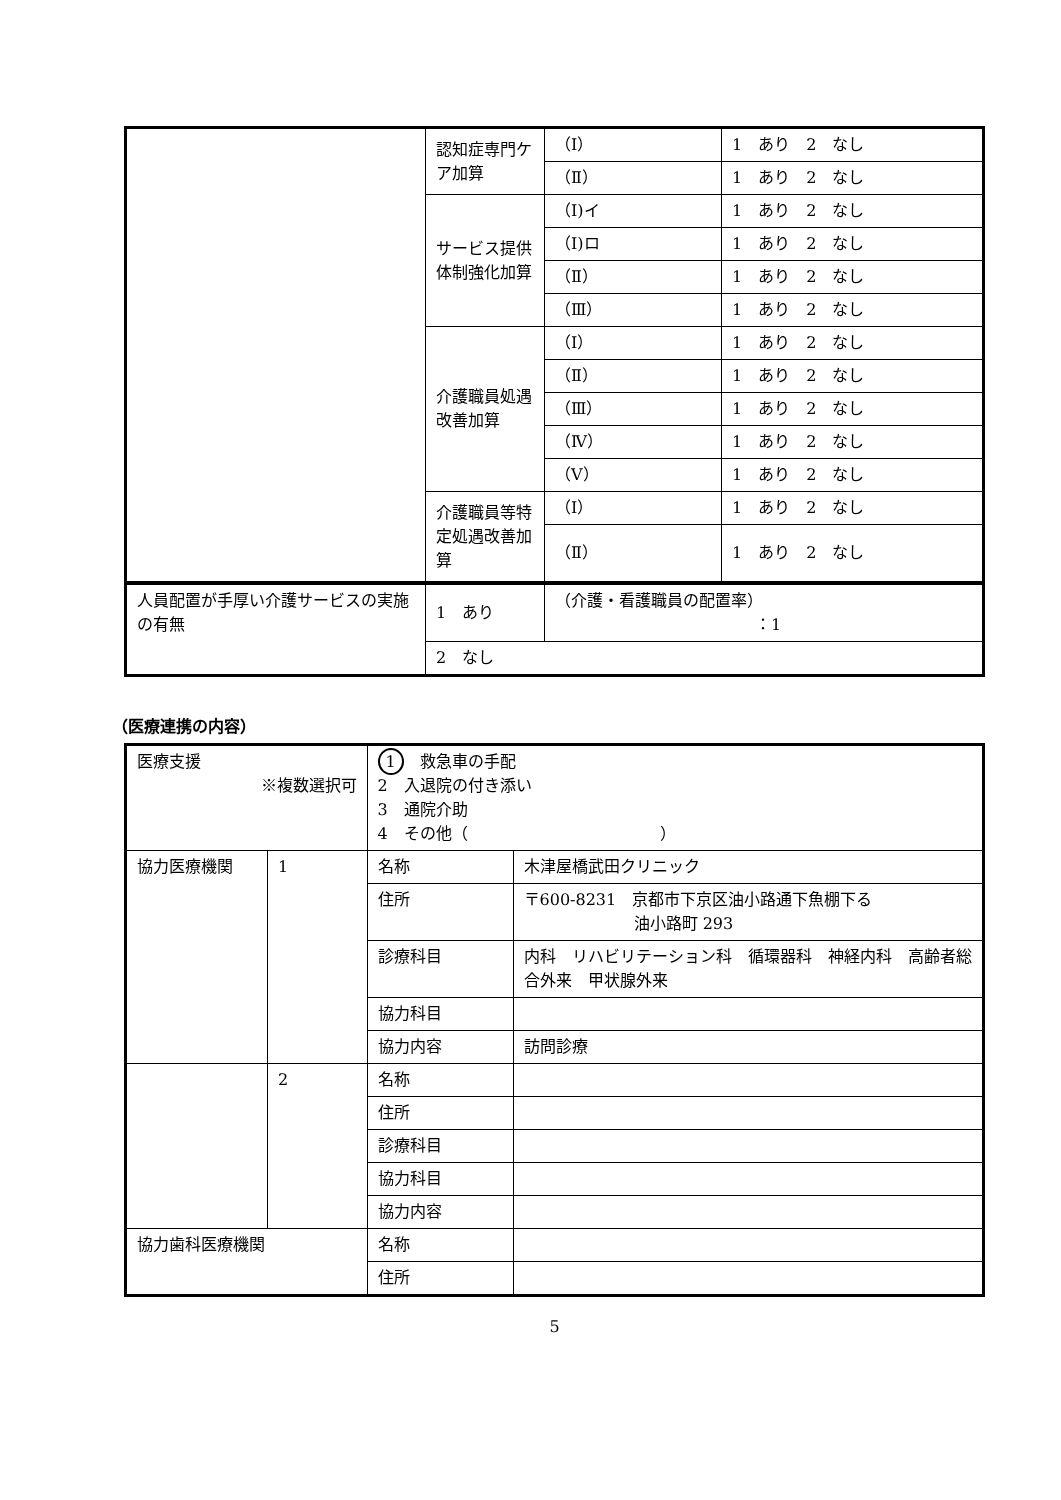| | 認知症専門ケア加算 | （Ⅰ） | 1 あり 2 なし |
| | | （Ⅱ） | 1 あり 2 なし |
| | サービス提供体制強化加算 | （Ⅰ)イ | 1 あり 2 なし |
| | | （Ⅰ)ロ | 1 あり 2 なし |
| | | （Ⅱ） | 1 あり 2 なし |
| | | （Ⅲ） | 1 あり 2 なし |
| | 介護職員処遇改善加算 | （Ⅰ） | 1 あり 2 なし |
| | | （Ⅱ） | 1 あり 2 なし |
| | | （Ⅲ） | 1 あり 2 なし |
| | | （Ⅳ） | 1 あり 2 なし |
| | | （Ⅴ） | 1 あり 2 なし |
| | 介護職員等特定処遇改善加算 | （Ⅰ） | 1 あり 2 なし |
| | | （Ⅱ） | 1 あり 2 なし |
| 人員配置が手厚い介護サービスの実施の有無 | 1 あり | （介護・看護職員の配置率） ：1 |
| | 2 なし | |
（医療連携の内容）
| 医療支援 ※複数選択可 | | 1 救急車の手配 2 入退院の付き添い 3 通院介助 4 その他（ ） | |
| 協力医療機関 | 1 | 名称 | 木津屋橋武田クリニック |
| | | 住所 | 〒600-8231 京都市下京区油小路通下魚棚下る 油小路町 293 |
| | | 診療科目 | 内科 リハビリテーション科 循環器科 神経内科 高齢者総合外来 甲状腺外来 |
| | | 協力科目 | |
| | | 協力内容 | 訪問診療 |
| | 2 | 名称 | |
| | | 住所 | |
| | | 診療科目 | |
| | | 協力科目 | |
| | | 協力内容 | |
| 協力歯科医療機関 | | 名称 | |
| | | 住所 | |
5